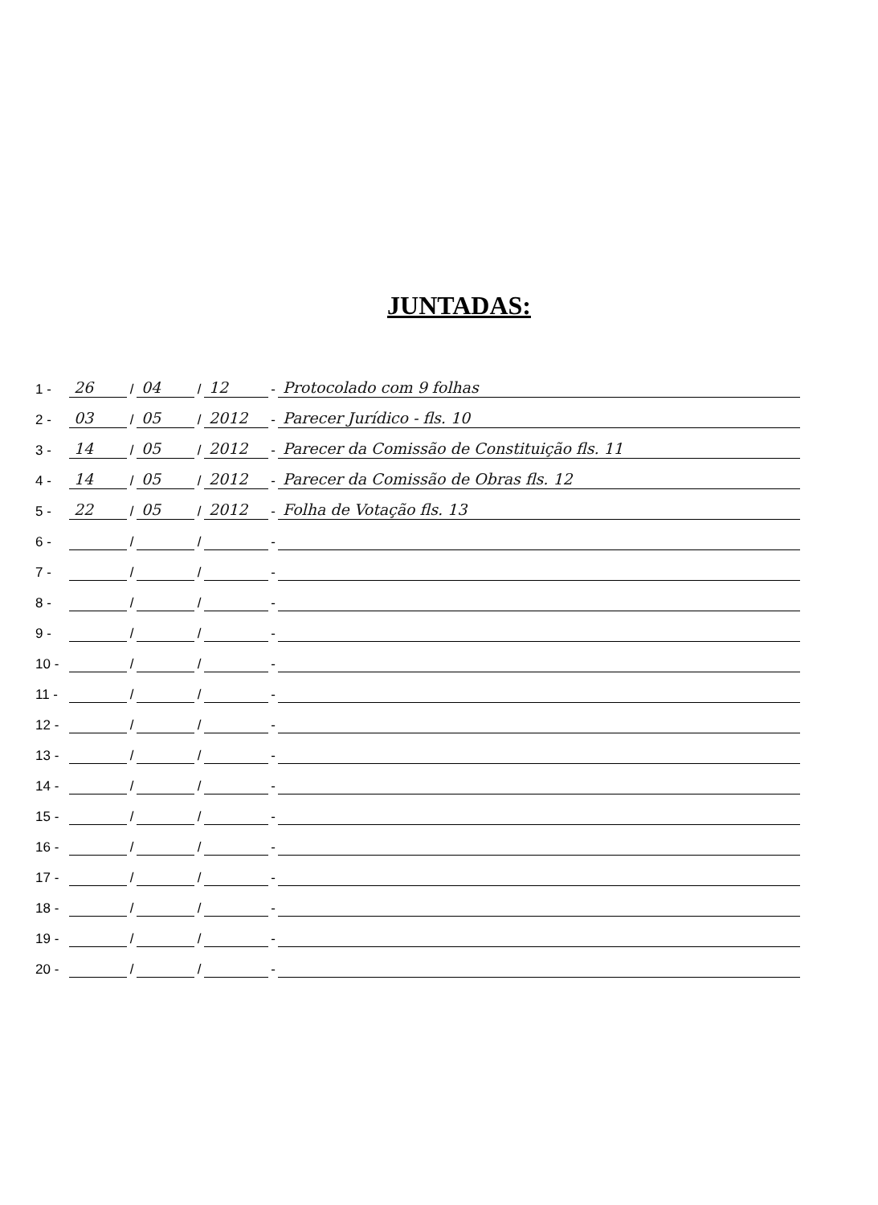JUNTADAS:
1 - 26 / 04 / 12 - Protocolado com 9 folhas
2 - 03 / 05 / 2012 - Parecer Jurídico - fls. 10
3 - 14 / 05 / 2012 - Parecer da Comissão de Constituição fls. 11
4 - 14 / 05 / 2012 - Parecer da Comissão de Obras fls. 12
5 - 22 / 05 / 2012 - Folha de Votação fls. 13
6 - / / -
7 - / / -
8 - / / -
9 - / / -
10 - / / -
11 - / / -
12 - / / -
13 - / / -
14 - / / -
15 - / / -
16 - / / -
17 - / / -
18 - / / -
19 - / / -
20 - / / -